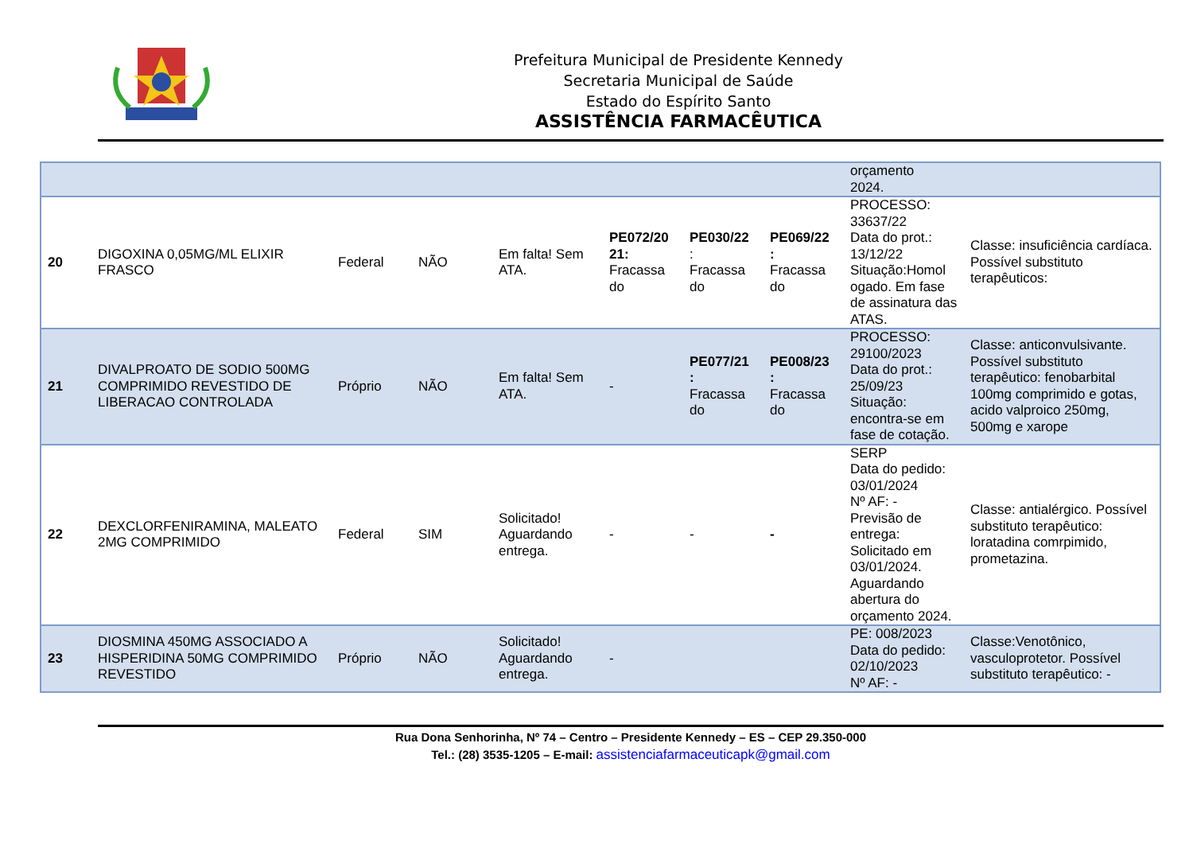Prefeitura Municipal de Presidente Kennedy
Secretaria Municipal de Saúde
Estado do Espírito Santo
ASSISTÊNCIA FARMACÊUTICA
| | | | | | | | | orçamento 2024. | |
| 20 | DIGOXINA 0,05MG/ML ELIXIR FRASCO | Federal | NÃO | Em falta! Sem ATA. | PE072/20 21: Fracassa do | PE030/22 : Fracassa do | PE069/22 : Fracassa do | PROCESSO: 33637/22 Data do prot.: 13/12/22 Situação:Homol ogado. Em fase de assinatura das ATAS. | Classe: insuficiência cardíaca. Possível substituto terapêuticos: |
| 21 | DIVALPROATO DE SODIO 500MG COMPRIMIDO REVESTIDO DE LIBERACAO CONTROLADA | Próprio | NÃO | Em falta! Sem ATA. | - | PE077/21 : Fracassa do | PE008/23 : Fracassa do | PROCESSO: 29100/2023 Data do prot.: 25/09/23 Situação: encontra-se em fase de cotação. | Classe: anticonvulsivante. Possível substituto terapêutico: fenobarbital 100mg comprimido e gotas, acido valproico 250mg, 500mg e xarope |
| 22 | DEXCLORFENIRAMINA, MALEATO 2MG COMPRIMIDO | Federal | SIM | Solicitado! Aguardando entrega. | - | - | - | SERP Data do pedido: 03/01/2024 Nº AF: - Previsão de entrega: Solicitado em 03/01/2024. Aguardando abertura do orçamento 2024. | Classe: antialérgico. Possível substituto terapêutico: loratadina comrpimido, prometazina. |
| 23 | DIOSMINA 450MG ASSOCIADO A HISPERIDINA 50MG COMPRIMIDO REVESTIDO | Próprio | NÃO | Solicitado! Aguardando entrega. | - | | | PE: 008/2023 Data do pedido: 02/10/2023 Nº AF: - | Classe:Venotônico, vasculoprotetor. Possível substituto terapêutico: - |
Rua Dona Senhorinha, Nº 74 – Centro – Presidente Kennedy – ES – CEP 29.350-000
Tel.: (28) 3535-1205 – E-mail: assistenciafarmaceuticapk@gmail.com